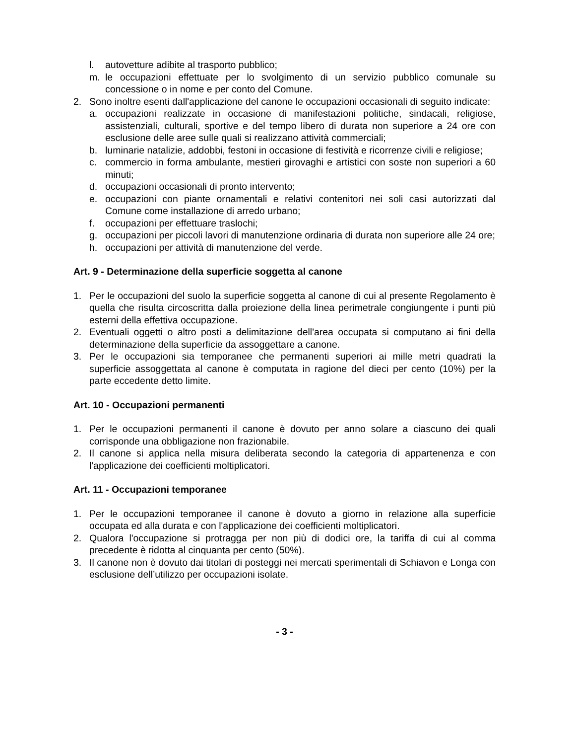l. autovetture adibite al trasporto pubblico;
m. le occupazioni effettuate per lo svolgimento di un servizio pubblico comunale su concessione o in nome e per conto del Comune.
2. Sono inoltre esenti dall'applicazione del canone le occupazioni occasionali di seguito indicate:
a. occupazioni realizzate in occasione di manifestazioni politiche, sindacali, religiose, assistenziali, culturali, sportive e del tempo libero di durata non superiore a 24 ore con esclusione delle aree sulle quali si realizzano attività commerciali;
b. luminarie natalizie, addobbi, festoni in occasione di festività e ricorrenze civili e religiose;
c. commercio in forma ambulante, mestieri girovaghi e artistici con soste non superiori a 60 minuti;
d. occupazioni occasionali di pronto intervento;
e. occupazioni con piante ornamentali e relativi contenitori nei soli casi autorizzati dal Comune come installazione di arredo urbano;
f. occupazioni per effettuare traslochi;
g. occupazioni per piccoli lavori di manutenzione ordinaria di durata non superiore alle 24 ore;
h. occupazioni per attività di manutenzione del verde.
Art. 9 - Determinazione della superficie soggetta al canone
1. Per le occupazioni del suolo la superficie soggetta al canone di cui al presente Regolamento è quella che risulta circoscritta dalla proiezione della linea perimetrale congiungente i punti più esterni della effettiva occupazione.
2. Eventuali oggetti o altro posti a delimitazione dell'area occupata si computano ai fini della determinazione della superficie da assoggettare a canone.
3. Per le occupazioni sia temporanee che permanenti superiori ai mille metri quadrati la superficie assoggettata al canone è computata in ragione del dieci per cento (10%) per la parte eccedente detto limite.
Art. 10 - Occupazioni permanenti
1. Per le occupazioni permanenti il canone è dovuto per anno solare a ciascuno dei quali corrisponde una obbligazione non frazionabile.
2. Il canone si applica nella misura deliberata secondo la categoria di appartenenza e con l'applicazione dei coefficienti moltiplicatori.
Art. 11 - Occupazioni temporanee
1. Per le occupazioni temporanee il canone è dovuto a giorno in relazione alla superficie occupata ed alla durata e con l'applicazione dei coefficienti moltiplicatori.
2. Qualora l'occupazione si protragga per non più di dodici ore, la tariffa di cui al comma precedente è ridotta al cinquanta per cento (50%).
3. Il canone non è dovuto dai titolari di posteggi nei mercati sperimentali di Schiavon e Longa con esclusione dell’utilizzo per occupazioni isolate.
- 3 -